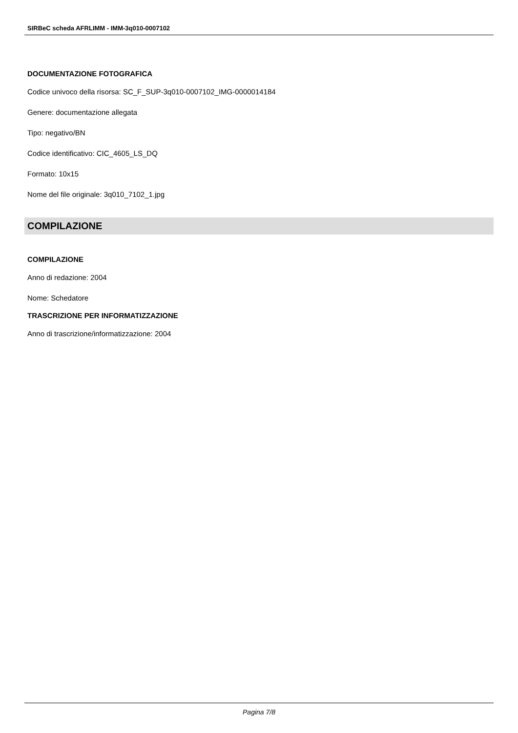SIRBeC scheda AFRLIMM - IMM-3q010-0007102
DOCUMENTAZIONE FOTOGRAFICA
Codice univoco della risorsa: SC_F_SUP-3q010-0007102_IMG-0000014184
Genere: documentazione allegata
Tipo: negativo/BN
Codice identificativo: CIC_4605_LS_DQ
Formato: 10x15
Nome del file originale: 3q010_7102_1.jpg
COMPILAZIONE
COMPILAZIONE
Anno di redazione: 2004
Nome: Schedatore
TRASCRIZIONE PER INFORMATIZZAZIONE
Anno di trascrizione/informatizzazione: 2004
Pagina 7/8